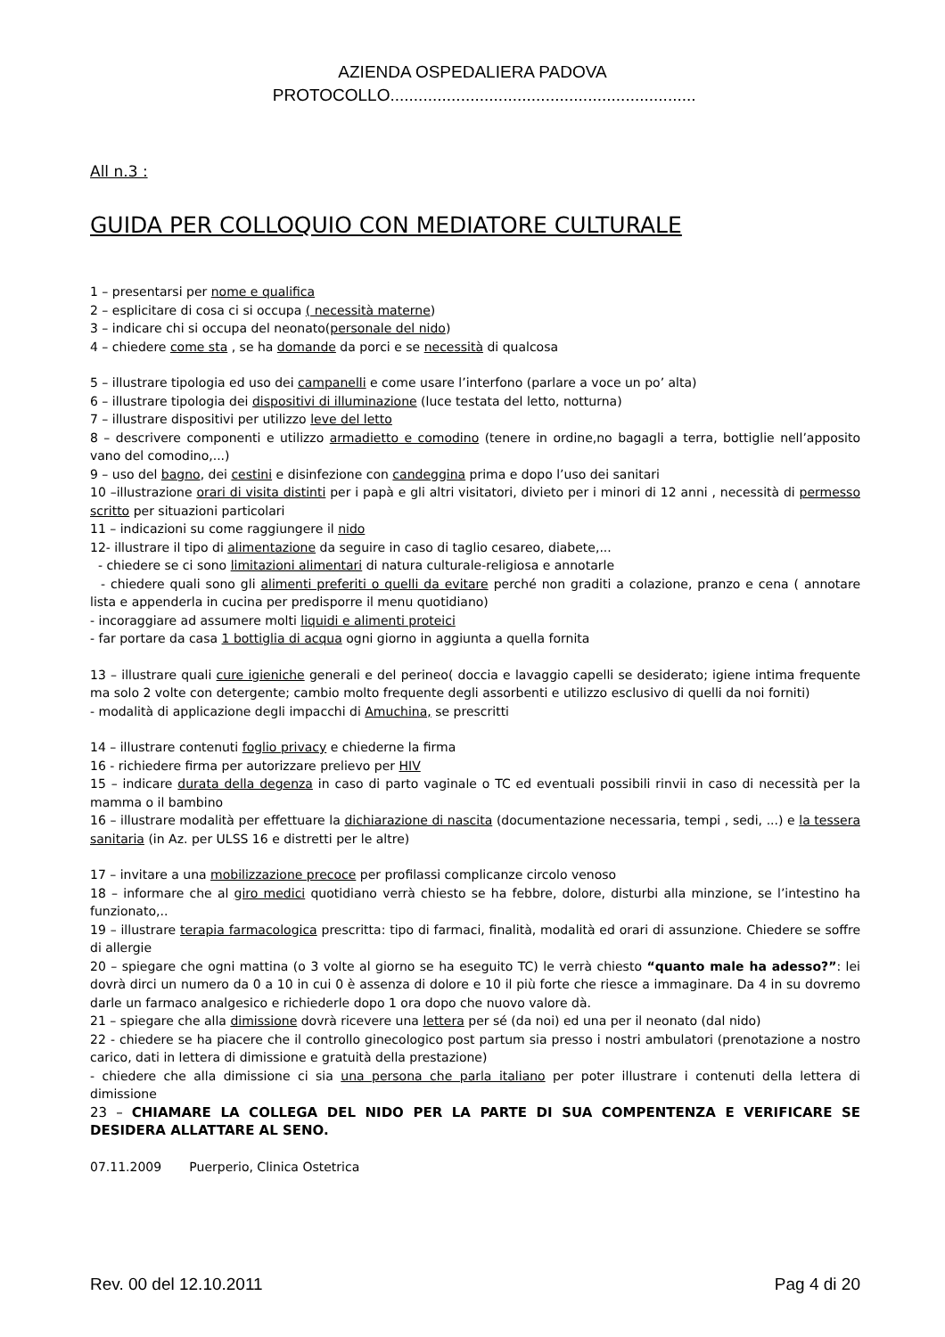AZIENDA OSPEDALIERA PADOVA
PROTOCOLLO.................................................................
All n.3 :
GUIDA PER COLLOQUIO CON MEDIATORE CULTURALE
1 – presentarsi per nome e qualifica
2 – esplicitare di cosa ci si occupa ( necessità materne)
3 – indicare chi si occupa del neonato(personale del nido)
4 – chiedere come sta , se ha domande da porci e se necessità di qualcosa
5 – illustrare tipologia ed uso dei campanelli e come usare l’interfono (parlare a voce un po’ alta)
6 – illustrare tipologia dei dispositivi di illuminazione (luce testata del letto, notturna)
7 – illustrare dispositivi per utilizzo leve del letto
8 – descrivere componenti e utilizzo armadietto e comodino (tenere in ordine,no bagagli a terra, bottiglie nell’apposito vano del comodino,...)
9 – uso del bagno, dei cestini e disinfezione con candeggina prima e dopo l’uso dei sanitari
10 –illustrazione orari di visita distinti per i papà e gli altri visitatori, divieto per i minori di 12 anni , necessità di permesso scritto per situazioni particolari
11 – indicazioni su come raggiungere il nido
12- illustrare il tipo di alimentazione da seguire in caso di taglio cesareo, diabete,...
- chiedere se ci sono limitazioni alimentari di natura culturale-religiosa e annotarle
- chiedere quali sono gli alimenti preferiti o quelli da evitare perché non graditi a colazione, pranzo e cena ( annotare lista e appenderla in cucina per predisporre il menu quotidiano)
- incoraggiare ad assumere molti liquidi e alimenti proteici
- far portare da casa 1 bottiglia di acqua ogni giorno in aggiunta a quella fornita
13 – illustrare quali cure igieniche generali e del perineo( doccia e lavaggio capelli se desiderato; igiene intima frequente ma solo 2 volte con detergente; cambio molto frequente degli assorbenti e utilizzo esclusivo di quelli da noi forniti)
- modalità di applicazione degli impacchi di Amuchina, se prescritti
14 – illustrare contenuti foglio privacy e chiederne la firma
16 - richiedere firma per autorizzare prelievo per HIV
15 – indicare durata della degenza in caso di parto vaginale o TC ed eventuali possibili rinvii in caso di necessità per la mamma o il bambino
16 – illustrare modalità per effettuare la dichiarazione di nascita (documentazione necessaria, tempi , sedi, ...) e la tessera sanitaria (in Az. per ULSS 16 e distretti per le altre)
17 – invitare a una mobilizzazione precoce per profilassi complicanze circolo venoso
18 – informare che al giro medici quotidiano verrà chiesto se ha febbre, dolore, disturbi alla minzione, se l’intestino ha funzionato,..
19 – illustrare terapia farmacologica prescritta: tipo di farmaci, finalità, modalità ed orari di assunzione. Chiedere se soffre di allergie
20 – spiegare che ogni mattina (o 3 volte al giorno se ha eseguito TC) le verrà chiesto “quanto male ha adesso?”: lei dovrà dirci un numero da 0 a 10 in cui 0 è assenza di dolore e 10 il più forte che riesce a immaginare. Da 4 in su dovremo darle un farmaco analgesico e richiederle dopo 1 ora dopo che nuovo valore dà.
21 – spiegare che alla dimissione dovrà ricevere una lettera per sé (da noi) ed una per il neonato (dal nido)
22 - chiedere se ha piacere che il controllo ginecologico post partum sia presso i nostri ambulatori (prenotazione a nostro carico, dati in lettera di dimissione e gratuità della prestazione)
- chiedere che alla dimissione ci sia una persona che parla italiano per poter illustrare i contenuti della lettera di dimissione
23 – CHIAMARE LA COLLEGA DEL NIDO PER LA PARTE DI SUA COMPENTENZA E VERIFICARE SE DESIDERA ALLATTARE AL SENO.
07.11.2009 Puerperio, Clinica Ostetrica
Rev. 00 del 12.10.2011 Pag 4 di 20